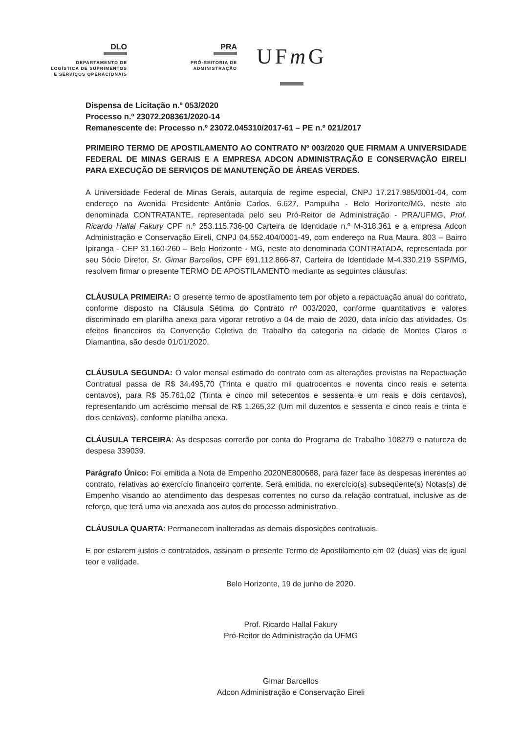DLO
DEPARTAMENTO DE
LOGÍSTICA DE SUPRIMENTOS
E SERVIÇOS OPERACIONAIS
PRA
PRÓ-REITORIA DE
ADMINISTRAÇÃO
UFm G
Dispensa de Licitação n.º 053/2020
Processo n.º 23072.208361/2020-14
Remanescente de: Processo n.º 23072.045310/2017-61 – PE n.º 021/2017
PRIMEIRO TERMO DE APOSTILAMENTO AO CONTRATO Nº 003/2020 QUE FIRMAM A UNIVERSIDADE FEDERAL DE MINAS GERAIS E A EMPRESA ADCON ADMINISTRAÇÃO E CONSERVAÇÃO EIRELI PARA EXECUÇÃO DE SERVIÇOS DE MANUTENÇÃO DE ÁREAS VERDES.
A Universidade Federal de Minas Gerais, autarquia de regime especial, CNPJ 17.217.985/0001-04, com endereço na Avenida Presidente Antônio Carlos, 6.627, Pampulha - Belo Horizonte/MG, neste ato denominada CONTRATANTE, representada pelo seu Pró-Reitor de Administração - PRA/UFMG, Prof. Ricardo Hallal Fakury CPF n.º 253.115.736-00 Carteira de Identidade n.º M-318.361 e a empresa Adcon Administração e Conservação Eireli, CNPJ 04.552.404/0001-49, com endereço na Rua Maura, 803 – Bairro Ipiranga - CEP 31.160-260 – Belo Horizonte - MG, neste ato denominada CONTRATADA, representada por seu Sócio Diretor, Sr. Gimar Barcellos, CPF 691.112.866-87, Carteira de Identidade M-4.330.219 SSP/MG, resolvem firmar o presente TERMO DE APOSTILAMENTO mediante as seguintes cláusulas:
CLÁUSULA PRIMEIRA: O presente termo de apostilamento tem por objeto a repactuação anual do contrato, conforme disposto na Cláusula Sétima do Contrato nº 003/2020, conforme quantitativos e valores discriminado em planilha anexa para vigorar retrotivo a 04 de maio de 2020, data início das atividades. Os efeitos financeiros da Convenção Coletiva de Trabalho da categoria na cidade de Montes Claros e Diamantina, são desde 01/01/2020.
CLÁUSULA SEGUNDA: O valor mensal estimado do contrato com as alterações previstas na Repactuação Contratual passa de R$ 34.495,70 (Trinta e quatro mil quatrocentos e noventa cinco reais e setenta centavos), para R$ 35.761,02 (Trinta e cinco mil setecentos e sessenta e um reais e dois centavos), representando um acréscimo mensal de R$ 1.265,32 (Um mil duzentos e sessenta e cinco reais e trinta e dois centavos), conforme planilha anexa.
CLÁUSULA TERCEIRA: As despesas correrão por conta do Programa de Trabalho 108279 e natureza de despesa 339039.
Parágrafo Único: Foi emitida a Nota de Empenho 2020NE800688, para fazer face às despesas inerentes ao contrato, relativas ao exercício financeiro corrente. Será emitida, no exercício(s) subseqüente(s) Notas(s) de Empenho visando ao atendimento das despesas correntes no curso da relação contratual, inclusive as de reforço, que terá uma via anexada aos autos do processo administrativo.
CLÁUSULA QUARTA: Permanecem inalteradas as demais disposições contratuais.
E por estarem justos e contratados, assinam o presente Termo de Apostilamento em 02 (duas) vias de igual teor e validade.
Belo Horizonte, 19 de junho de 2020.
Prof. Ricardo Hallal Fakury
Pró-Reitor de Administração da UFMG
Gimar Barcellos
Adcon Administração e Conservação Eireli